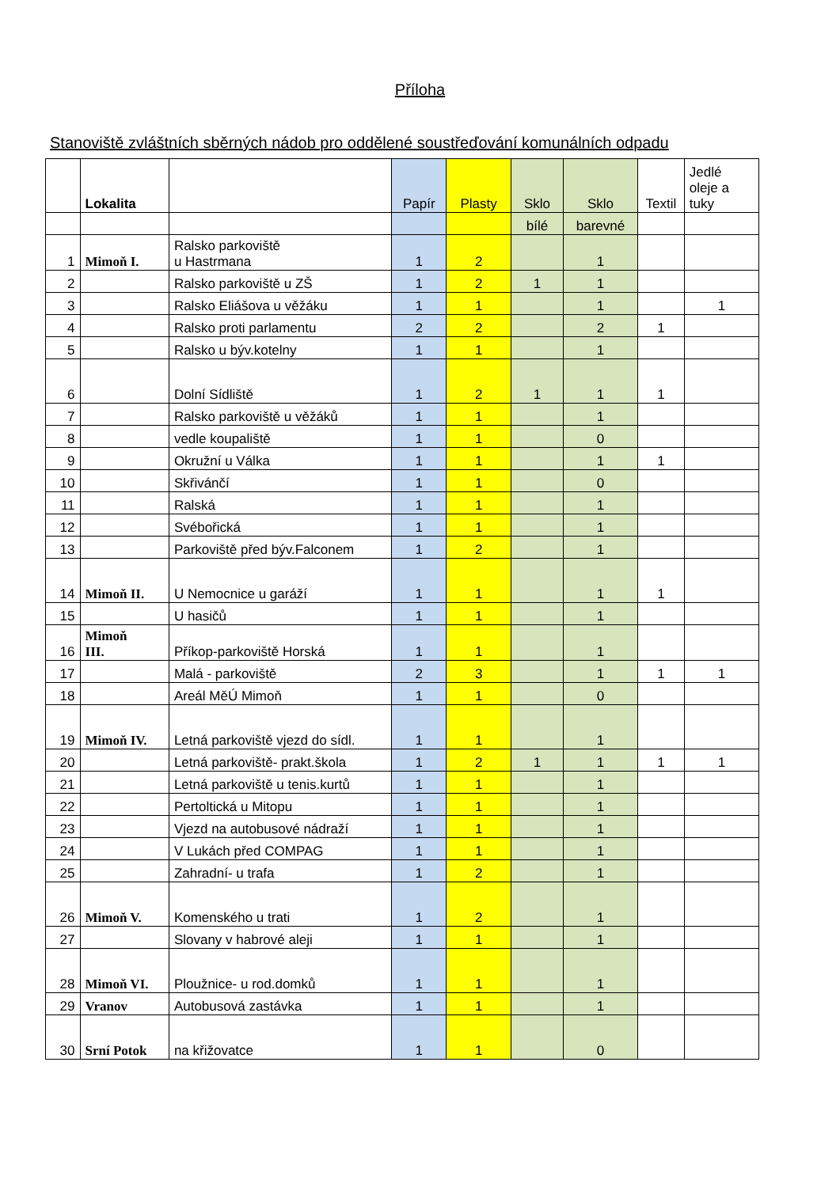Příloha
Stanoviště zvláštních sběrných nádob pro oddělené soustřeďování komunálních odpadu
| | Lokalita | | Papír | Plasty | Sklo | Sklo | Textil | Jedlé oleje a tuky |
| --- | --- | --- | --- | --- | --- | --- | --- | --- |
| | | | | | bílé | barevné | | |
| 1 | Mimoň I. | Ralsko parkoviště u Hastrmana | 1 | 2 | | 1 | | |
| 2 | | Ralsko parkoviště u ZŠ | 1 | 2 | 1 | 1 | | |
| 3 | | Ralsko Eliášova u věžáku | 1 | 1 | | 1 | | 1 |
| 4 | | Ralsko proti parlamentu | 2 | 2 | | 2 | 1 | |
| 5 | | Ralsko u býv.kotelny | 1 | 1 | | 1 | | |
| 6 | | Dolní Sídliště | 1 | 2 | 1 | 1 | 1 | |
| 7 | | Ralsko parkoviště u věžáků | 1 | 1 | | 1 | | |
| 8 | | vedle koupaliště | 1 | 1 | | 0 | | |
| 9 | | Okružní u Válka | 1 | 1 | | 1 | 1 | |
| 10 | | Skřivánčí | 1 | 1 | | 0 | | |
| 11 | | Ralská | 1 | 1 | | 1 | | |
| 12 | | Svébořická | 1 | 1 | | 1 | | |
| 13 | | Parkoviště před býv.Falconem | 1 | 2 | | 1 | | |
| 14 | Mimoň II. | U Nemocnice u garáží | 1 | 1 | | 1 | 1 | |
| 15 | | U hasičů | 1 | 1 | | 1 | | |
| 16 | Mimoň III. | Příkop-parkoviště Horská | 1 | 1 | | 1 | | |
| 17 | | Malá - parkoviště | 2 | 3 | | 1 | 1 | 1 |
| 18 | | Areál MěÚ Mimoň | 1 | 1 | | 0 | | |
| 19 | Mimoň IV. | Letná parkoviště vjezd do sídl. | 1 | 1 | | 1 | | |
| 20 | | Letná parkoviště- prakt.škola | 1 | 2 | 1 | 1 | 1 | 1 |
| 21 | | Letná parkoviště u tenis.kurtů | 1 | 1 | | 1 | | |
| 22 | | Pertoltická u Mitopu | 1 | 1 | | 1 | | |
| 23 | | Vjezd na autobusové nádraží | 1 | 1 | | 1 | | |
| 24 | | V Lukách před COMPAG | 1 | 1 | | 1 | | |
| 25 | | Zahradní- u trafa | 1 | 2 | | 1 | | |
| 26 | Mimoň V. | Komenského u trati | 1 | 2 | | 1 | | |
| 27 | | Slovany v habrové aleji | 1 | 1 | | 1 | | |
| 28 | Mimoň VI. | Ploužnice- u rod.domků | 1 | 1 | | 1 | | |
| 29 | Vranov | Autobusová zastávka | 1 | 1 | | 1 | | |
| 30 | Srní Potok | na křižovatce | 1 | 1 | | 0 | | |